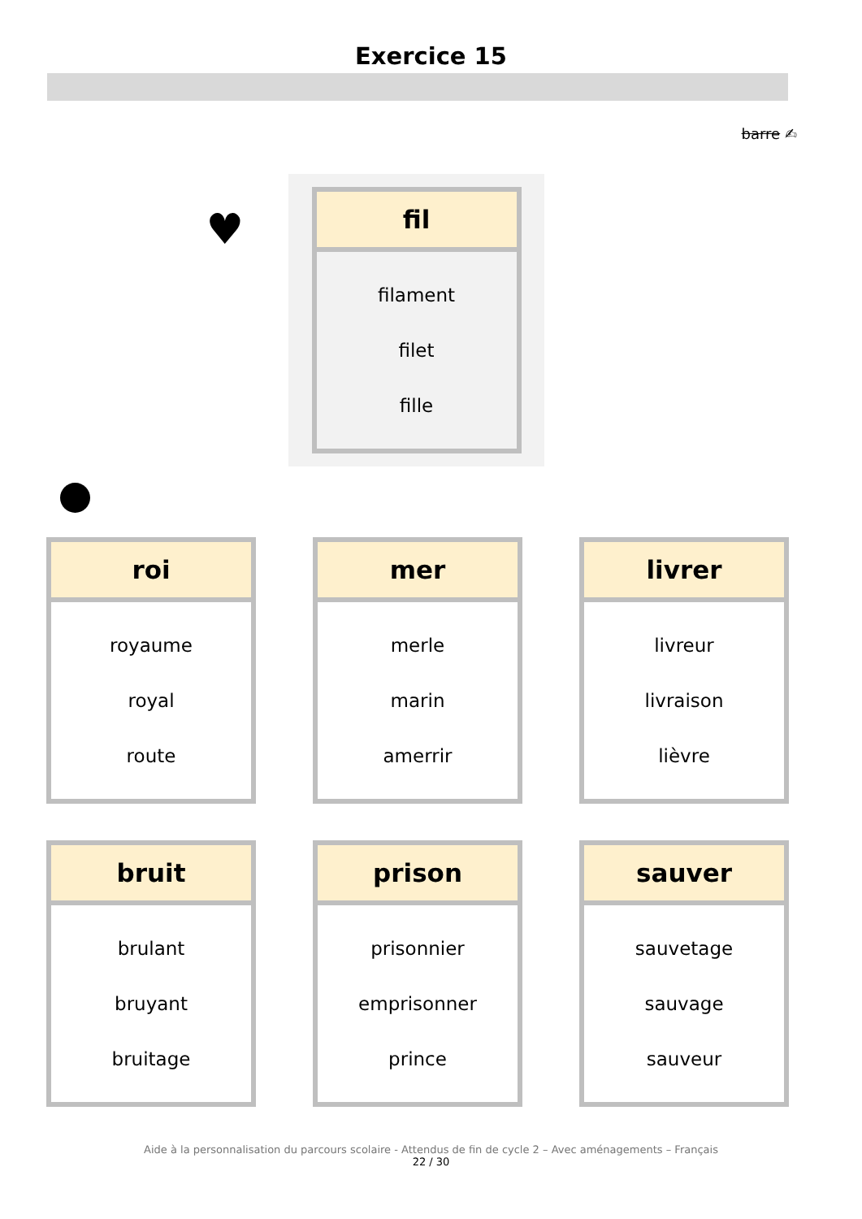Exercice 15
barre ✍
♥
| fil |
| --- |
| filament |
| filet |
| fille |
| roi |
| --- |
| royaume |
| royal |
| route |
| mer |
| --- |
| merle |
| marin |
| amerrir |
| livrer |
| --- |
| livreur |
| livraison |
| lièvre |
| bruit |
| --- |
| brulant |
| bruyant |
| bruitage |
| prison |
| --- |
| prisonnier |
| emprisonner |
| prince |
| sauver |
| --- |
| sauvetage |
| sauvage |
| sauveur |
Aide à la personnalisation du parcours scolaire - Attendus de fin de cycle 2 – Avec aménagements – Français
22 / 30